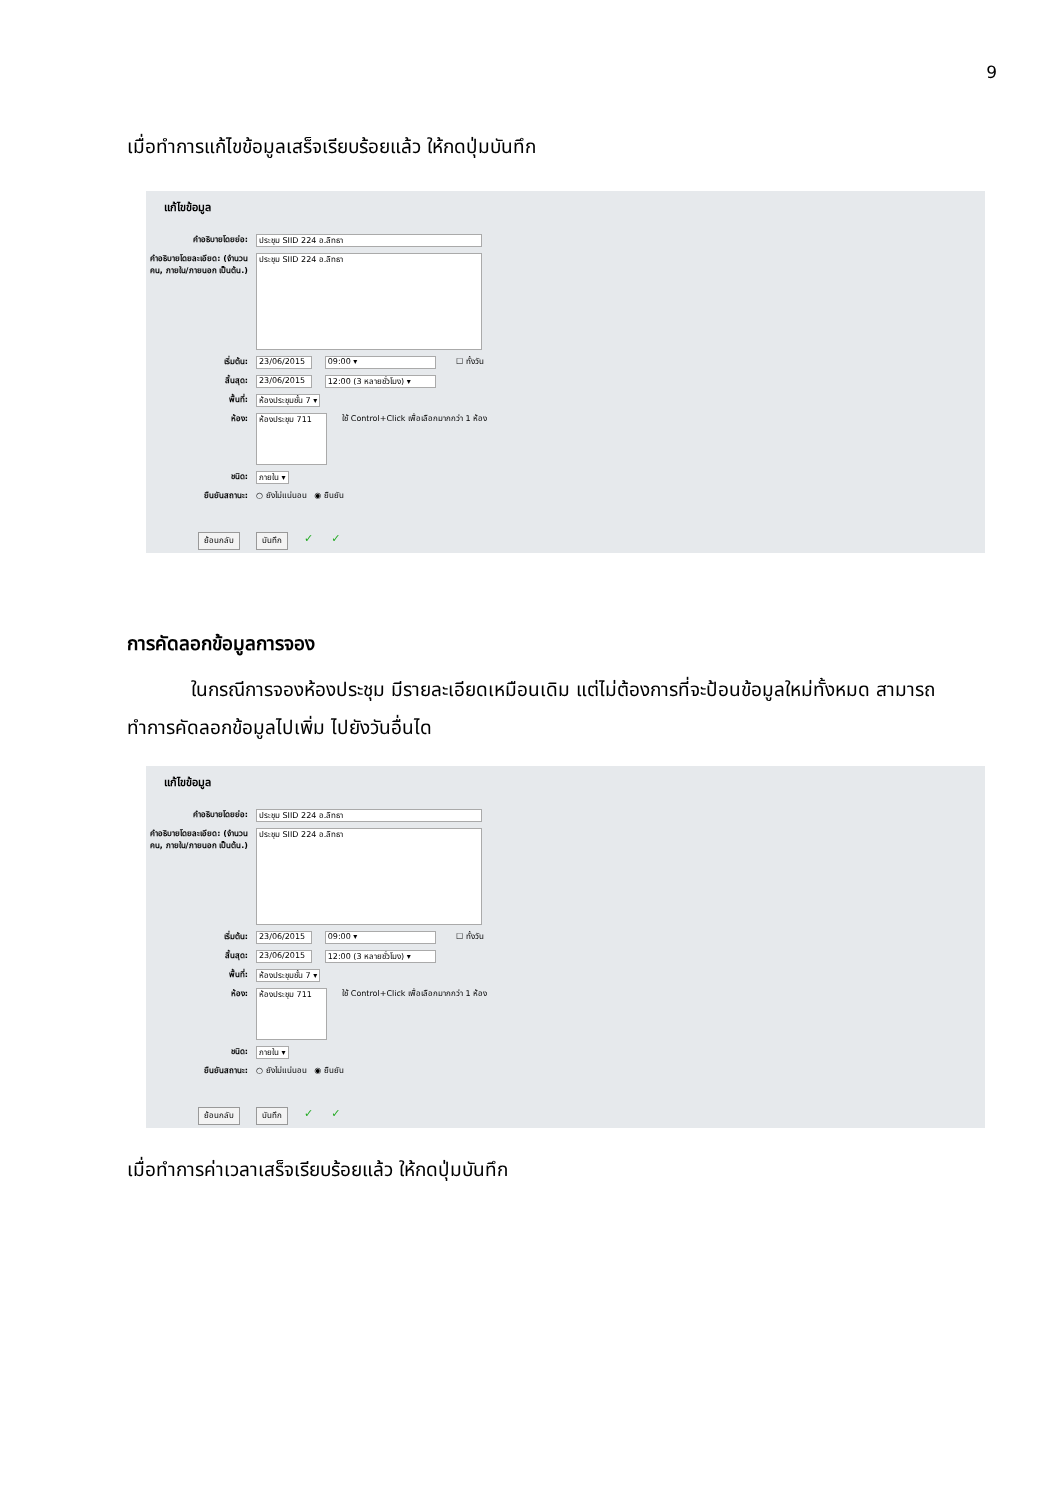9
เมื่อทำการแก้ไขข้อมูลเสร็จเรียบร้อยแล้ว ให้กดปุ่มบันทึก
แก้ไขข้อมูล
คำอธิบายโดยย่อ: ประชุม SIID 224 อ.ลิทธา
คำอธิบายโดยละเอียด: (จำนวนคน, ภายใน/ภายนอก เป็นต้น.) ประชุม SIID 224 อ.ลิทธา
เริ่มต้น: 23/06/2015 09:00 ▾ ☐ ทั้งวัน
สิ้นสุด: 23/06/2015 12:00 (3 หลายชั่วโมง) ▾
พื้นที่: ห้องประชุมชั้น 7 ▾
ห้อง: ห้องประชุม 711 ใช้ Control+Click เพื่อเลือกมากกว่า 1 ห้อง
ชนิด: ภายใน ▾
ยืนยันสถานะ: ○ ยังไม่แน่นอน ◉ ยืนยัน
ย้อนกลับ บันทึก ✓ ✓
การคัดลอกข้อมูลการจอง
ในกรณีการจองห้องประชุม มีรายละเอียดเหมือนเดิม แต่ไม่ต้องการที่จะป้อนข้อมูลใหม่ทั้งหมด สามารถทำการคัดลอกข้อมูลไปเพิ่ม ไปยังวันอื่นได
แก้ไขข้อมูล
คำอธิบายโดยย่อ: ประชุม SIID 224 อ.ลิทธา
คำอธิบายโดยละเอียด: (จำนวนคน, ภายใน/ภายนอก เป็นต้น.) ประชุม SIID 224 อ.ลิทธา
เริ่มต้น: 23/06/2015 09:00 ▾ ☐ ทั้งวัน
สิ้นสุด: 23/06/2015 12:00 (3 หลายชั่วโมง) ▾
พื้นที่: ห้องประชุมชั้น 7 ▾
ห้อง: ห้องประชุม 711 ใช้ Control+Click เพื่อเลือกมากกว่า 1 ห้อง
ชนิด: ภายใน ▾
ยืนยันสถานะ: ○ ยังไม่แน่นอน ◉ ยืนยัน
ย้อนกลับ บันทึก ✓ ✓
เมื่อทำการค่าเวลาเสร็จเรียบร้อยแล้ว ให้กดปุ่มบันทึก